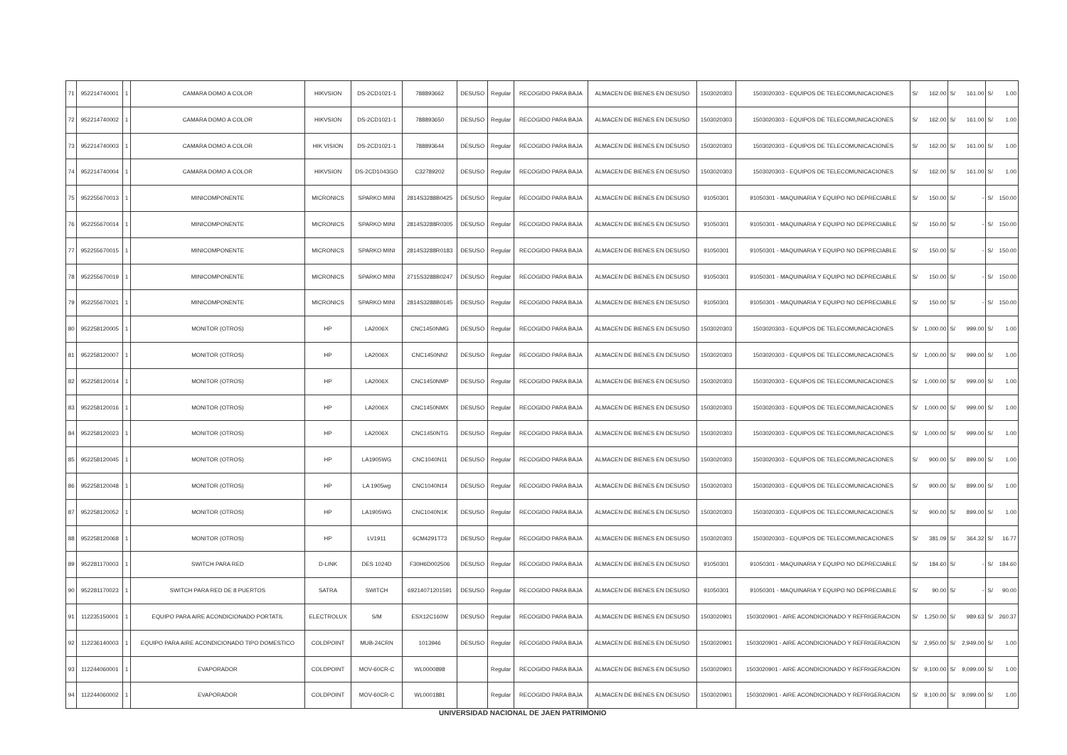| 71 | 952214740001 | 1 | CAMARA DOMO A COLOR | HIKVSION | DS-2CD1021-1 | 788893662 | DESUSO | Regular | RECOGIDO PARA BAJA | ALMACEN DE BIENES EN DESUSO | 1503020303 | 1503020303 - EQUIPOS DE TELECOMUNICACIONES | S/ | 162.00 | S/ | 161.00 | S/ | 1.00 |
| 72 | 952214740002 | 1 | CAMARA DOMO A COLOR | HIKVSION | DS-2CD1021-1 | 788893650 | DESUSO | Regular | RECOGIDO PARA BAJA | ALMACEN DE BIENES EN DESUSO | 1503020303 | 1503020303 - EQUIPOS DE TELECOMUNICACIONES | S/ | 162.00 | S/ | 161.00 | S/ | 1.00 |
| 73 | 952214740003 | 1 | CAMARA DOMO A COLOR | HIK VISION | DS-2CD1021-1 | 788893644 | DESUSO | Regular | RECOGIDO PARA BAJA | ALMACEN DE BIENES EN DESUSO | 1503020303 | 1503020303 - EQUIPOS DE TELECOMUNICACIONES | S/ | 162.00 | S/ | 161.00 | S/ | 1.00 |
| 74 | 952214740004 | 1 | CAMARA DOMO A COLOR | HIKVSION | DS-2CD1043GO | C32789202 | DESUSO | Regular | RECOGIDO PARA BAJA | ALMACEN DE BIENES EN DESUSO | 1503020303 | 1503020303 - EQUIPOS DE TELECOMUNICACIONES | S/ | 162.00 | S/ | 161.00 | S/ | 1.00 |
| 75 | 952255670013 | 1 | MINICOMPONENTE | MICRONICS | SPARKO MINI | 2814S3288B0425 | DESUSO | Regular | RECOGIDO PARA BAJA | ALMACEN DE BIENES EN DESUSO | 91050301 | 91050301 - MAQUINARIA Y EQUIPO NO DEPRECIABLE | S/ | 150.00 | S/ | - | S/ | 150.00 |
| 76 | 952255670014 | 1 | MINICOMPONENTE | MICRONICS | SPARKO MINI | 2814S3288R0305 | DESUSO | Regular | RECOGIDO PARA BAJA | ALMACEN DE BIENES EN DESUSO | 91050301 | 91050301 - MAQUINARIA Y EQUIPO NO DEPRECIABLE | S/ | 150.00 | S/ | - | S/ | 150.00 |
| 77 | 952255670015 | 1 | MINICOMPONENTE | MICRONICS | SPARKO MINI | 2814S3288R0183 | DESUSO | Regular | RECOGIDO PARA BAJA | ALMACEN DE BIENES EN DESUSO | 91050301 | 91050301 - MAQUINARIA Y EQUIPO NO DEPRECIABLE | S/ | 150.00 | S/ | - | S/ | 150.00 |
| 78 | 952255670019 | 1 | MINICOMPONENTE | MICRONICS | SPARKO MINI | 2715S3288B0247 | DESUSO | Regular | RECOGIDO PARA BAJA | ALMACEN DE BIENES EN DESUSO | 91050301 | 91050301 - MAQUINARIA Y EQUIPO NO DEPRECIABLE | S/ | 150.00 | S/ | - | S/ | 150.00 |
| 79 | 952255670021 | 1 | MINICOMPONENTE | MICRONICS | SPARKO MINI | 2814S3288B0145 | DESUSO | Regular | RECOGIDO PARA BAJA | ALMACEN DE BIENES EN DESUSO | 91050301 | 91050301 - MAQUINARIA Y EQUIPO NO DEPRECIABLE | S/ | 150.00 | S/ | - | S/ | 150.00 |
| 80 | 952258120005 | 1 | MONITOR (OTROS) | HP | LA2006X | CNC1450NMG | DESUSO | Regular | RECOGIDO PARA BAJA | ALMACEN DE BIENES EN DESUSO | 1503020303 | 1503020303 - EQUIPOS DE TELECOMUNICACIONES | S/ | 1,000.00 | S/ | 999.00 | S/ | 1.00 |
| 81 | 952258120007 | 1 | MONITOR (OTROS) | HP | LA2006X | CNC1450NN2 | DESUSO | Regular | RECOGIDO PARA BAJA | ALMACEN DE BIENES EN DESUSO | 1503020303 | 1503020303 - EQUIPOS DE TELECOMUNICACIONES | S/ | 1,000.00 | S/ | 999.00 | S/ | 1.00 |
| 82 | 952258120014 | 1 | MONITOR (OTROS) | HP | LA2006X | CNC1450NMP | DESUSO | Regular | RECOGIDO PARA BAJA | ALMACEN DE BIENES EN DESUSO | 1503020303 | 1503020303 - EQUIPOS DE TELECOMUNICACIONES | S/ | 1,000.00 | S/ | 999.00 | S/ | 1.00 |
| 83 | 952258120016 | 1 | MONITOR (OTROS) | HP | LA2006X | CNC1450NMX | DESUSO | Regular | RECOGIDO PARA BAJA | ALMACEN DE BIENES EN DESUSO | 1503020303 | 1503020303 - EQUIPOS DE TELECOMUNICACIONES | S/ | 1,000.00 | S/ | 999.00 | S/ | 1.00 |
| 84 | 952258120023 | 1 | MONITOR (OTROS) | HP | LA2006X | CNC1450NTG | DESUSO | Regular | RECOGIDO PARA BAJA | ALMACEN DE BIENES EN DESUSO | 1503020303 | 1503020303 - EQUIPOS DE TELECOMUNICACIONES | S/ | 1,000.00 | S/ | 999.00 | S/ | 1.00 |
| 85 | 952258120045 | 1 | MONITOR (OTROS) | HP | LA1905WG | CNC1040N11 | DESUSO | Regular | RECOGIDO PARA BAJA | ALMACEN DE BIENES EN DESUSO | 1503020303 | 1503020303 - EQUIPOS DE TELECOMUNICACIONES | S/ | 900.00 | S/ | 899.00 | S/ | 1.00 |
| 86 | 952258120048 | 1 | MONITOR (OTROS) | HP | LA 1905wg | CNC1040N14 | DESUSO | Regular | RECOGIDO PARA BAJA | ALMACEN DE BIENES EN DESUSO | 1503020303 | 1503020303 - EQUIPOS DE TELECOMUNICACIONES | S/ | 900.00 | S/ | 899.00 | S/ | 1.00 |
| 87 | 952258120052 | 1 | MONITOR (OTROS) | HP | LA1905WG | CNC1040N1K | DESUSO | Regular | RECOGIDO PARA BAJA | ALMACEN DE BIENES EN DESUSO | 1503020303 | 1503020303 - EQUIPOS DE TELECOMUNICACIONES | S/ | 900.00 | S/ | 899.00 | S/ | 1.00 |
| 88 | 952258120068 | 1 | MONITOR (OTROS) | HP | LV1911 | 6CM4291T73 | DESUSO | Regular | RECOGIDO PARA BAJA | ALMACEN DE BIENES EN DESUSO | 1503020303 | 1503020303 - EQUIPOS DE TELECOMUNICACIONES | S/ | 381.09 | S/ | 364.32 | S/ | 16.77 |
| 89 | 952281170003 | 1 | SWITCH PARA RED | D-LINK | DES 1024D | F30H6D002506 | DESUSO | Regular | RECOGIDO PARA BAJA | ALMACEN DE BIENES EN DESUSO | 91050301 | 91050301 - MAQUINARIA Y EQUIPO NO DEPRECIABLE | S/ | 184.60 | S/ | - | S/ | 184.60 |
| 90 | 952281170023 | 1 | SWITCH PARA RED DE 8 PUERTOS | SATRA | SWITCH | 69214071201591 | DESUSO | Regular | RECOGIDO PARA BAJA | ALMACEN DE BIENES EN DESUSO | 91050301 | 91050301 - MAQUINARIA Y EQUIPO NO DEPRECIABLE | S/ | 90.00 | S/ | - | S/ | 90.00 |
| 91 | 112235150001 | 1 | EQUIPO PARA AIRE ACONDICIONADO PORTATIL | ELECTROLUX | S/M | ESX12C160W | DESUSO | Regular | RECOGIDO PARA BAJA | ALMACEN DE BIENES EN DESUSO | 1503020901 | 1503020901 - AIRE ACONDICIONADO Y REFRIGERACION | S/ | 1,250.00 | S/ | 989.63 | S/ | 260.37 |
| 92 | 112236140003 | 1 | EQUIPO PARA AIRE ACONDICIONADO TIPO DOMESTICO | COLDPOINT | MUB-24CRN | 1013946 | DESUSO | Regular | RECOGIDO PARA BAJA | ALMACEN DE BIENES EN DESUSO | 1503020901 | 1503020901 - AIRE ACONDICIONADO Y REFRIGERACION | S/ | 2,950.00 | S/ | 2,949.00 | S/ | 1.00 |
| 93 | 112244060001 | 1 | EVAPORADOR | COLDPOINT | MOV-60CR-C | WL0000898 | | Regular | RECOGIDO PARA BAJA | ALMACEN DE BIENES EN DESUSO | 1503020901 | 1503020901 - AIRE ACONDICIONADO Y REFRIGERACION | S/ | 9,100.00 | S/ | 9,099.00 | S/ | 1.00 |
| 94 | 112244060002 | 1 | EVAPORADOR | COLDPOINT | MOV-60CR-C | WL0001881 | | Regular | RECOGIDO PARA BAJA | ALMACEN DE BIENES EN DESUSO | 1503020901 | 1503020901 - AIRE ACONDICIONADO Y REFRIGERACION | S/ | 9,100.00 | S/ | 9,099.00 | S/ | 1.00 |
UNIVERSIDAD NACIONAL DE JAEN PATRIMONIO